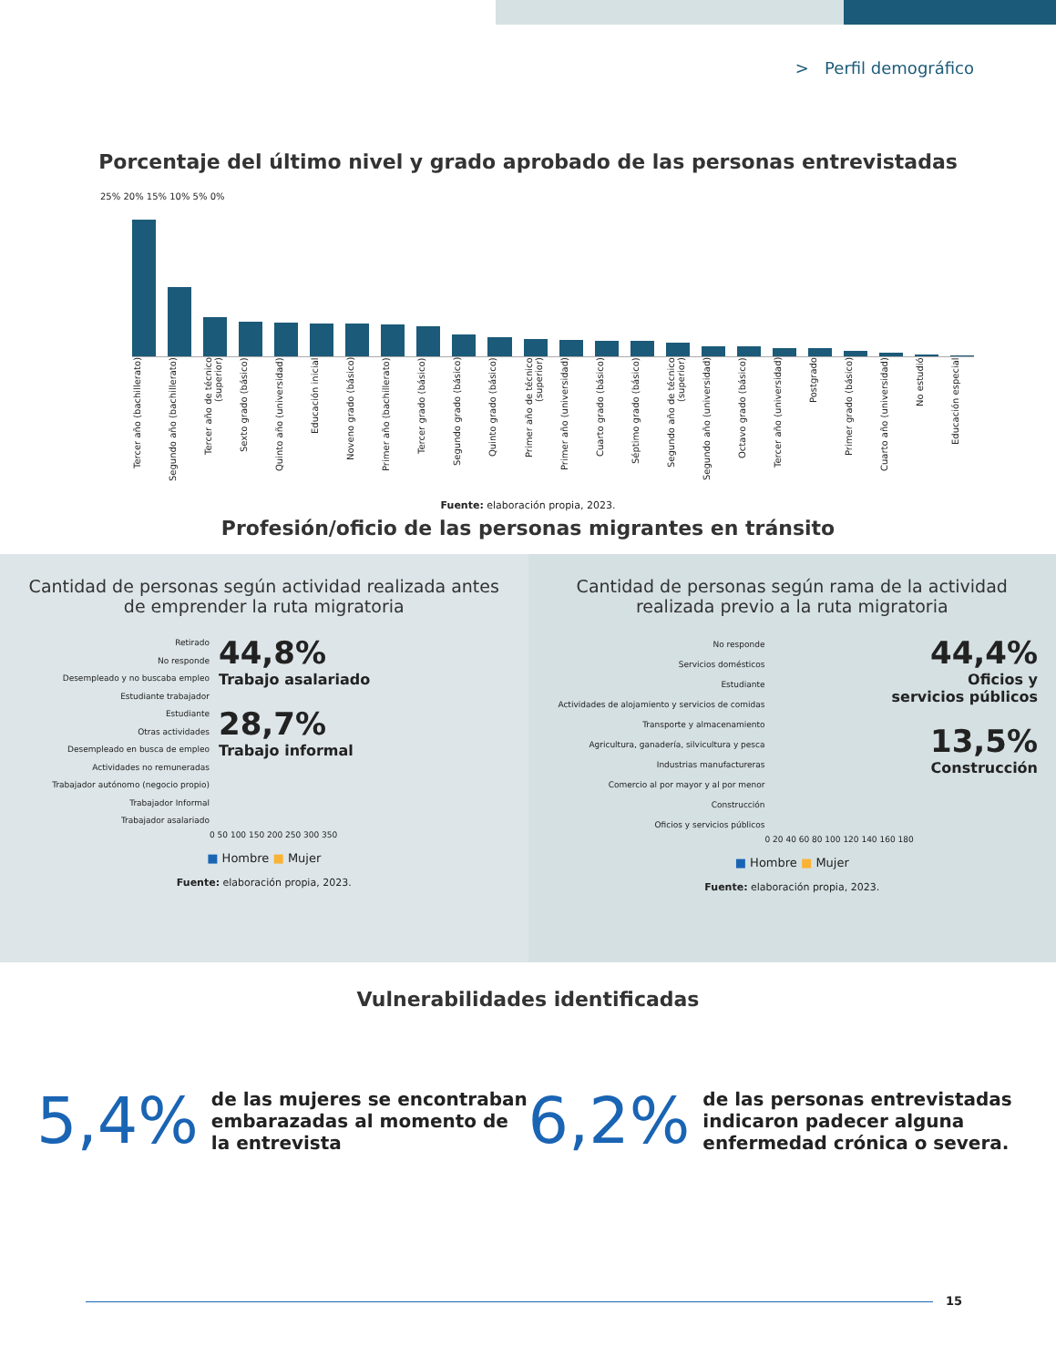> Perfil demográfico
Porcentaje del último nivel y grado aprobado de las personas entrevistadas
25% 20% 15% 10% 5% 0%
Tercer año (bachillerato) Segundo año (bachillerato) Tercer año de técnico (superior) Sexto grado (básico) Quinto año (universidad) Educación inicial Noveno grado (básico) Primer año (bachillerato) Tercer grado (básico) Segundo grado (básico) Quinto grado (básico) Primer año de técnico (superior) Primer año (universidad) Cuarto grado (básico) Séptimo grado (básico) Segundo año de técnico (superior) Segundo año (universidad) Octavo grado (básico) Tercer año (universidad) Postgrado Primer grado (básico) Cuarto año (universidad) No estudió Educación especial
Fuente: elaboración propia, 2023.
Profesión/oficio de las personas migrantes en tránsito
Cantidad de personas según actividad realizada antes de emprender la ruta migratoria
Retirado
No responde
Desempleado y no buscaba empleo
Estudiante trabajador
Estudiante
Otras actividades
Desempleado en busca de empleo
Actividades no remuneradas
Trabajador autónomo (negocio propio)
Trabajador Informal
Trabajador asalariado
44,8%
Trabajo asalariado
28,7%
Trabajo informal
0 50 100 150 200 250 300 350
■ Hombre ■ Mujer
Fuente: elaboración propia, 2023.
Cantidad de personas según rama de la actividad realizada previo a la ruta migratoria
No responde
Servicios domésticos
Estudiante
Actividades de alojamiento y servicios de comidas
Transporte y almacenamiento
Agricultura, ganadería, silvicultura y pesca
Industrias manufactureras
Comercio al por mayor y al por menor
Construcción
Oficios y servicios públicos
44,4%
Oficios y
servicios públicos
13,5%
Construcción
0 20 40 60 80 100 120 140 160 180
■ Hombre ■ Mujer
Fuente: elaboración propia, 2023.
Vulnerabilidades identificadas
5,4% de las mujeres se encontraban embarazadas al momento de la entrevista
6,2% de las personas entrevistadas indicaron padecer alguna enfermedad crónica o severa.
15